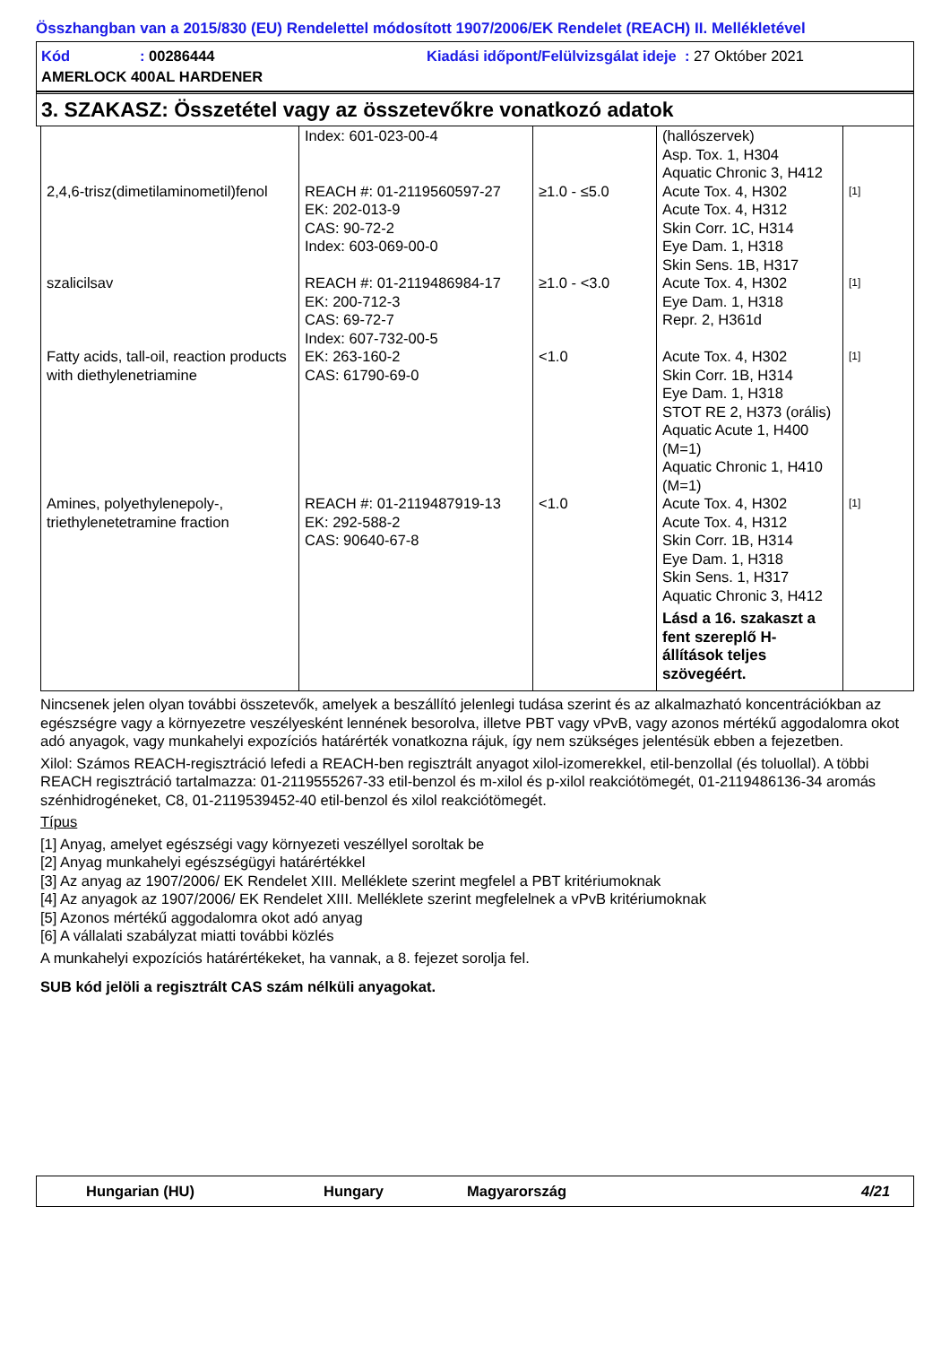Összhangban van a 2015/830 (EU) Rendelettel módosított 1907/2006/EK Rendelet (REACH) II. Mellékletével
Kód: 00286444 Kiadási időpont/Felülvizsgálat ideje : 27 Október 2021
AMERLOCK 400AL HARDENER
3. SZAKASZ: Összetétel vagy az összetevőkre vonatkozó adatok
| | Index: 601-023-00-4 | | (hallószervek) Asp. Tox. 1, H304 Aquatic Chronic 3, H412 | |
| 2,4,6-trisz(dimetilaminometil)fenol | REACH #: 01-2119560597-27 EK: 202-013-9 CAS: 90-72-2 Index: 603-069-00-0 | ≥1.0 - ≤5.0 | Acute Tox. 4, H302 Acute Tox. 4, H312 Skin Corr. 1C, H314 Eye Dam. 1, H318 Skin Sens. 1B, H317 | [1] |
| szalicilsav | REACH #: 01-2119486984-17 EK: 200-712-3 CAS: 69-72-7 Index: 607-732-00-5 | ≥1.0 - <3.0 | Acute Tox. 4, H302 Eye Dam. 1, H318 Repr. 2, H361d | [1] |
| Fatty acids, tall-oil, reaction products with diethylenetriamine | EK: 263-160-2 CAS: 61790-69-0 | <1.0 | Acute Tox. 4, H302 Skin Corr. 1B, H314 Eye Dam. 1, H318 STOT RE 2, H373 (orális) Aquatic Acute 1, H400 (M=1) Aquatic Chronic 1, H410 (M=1) | [1] |
| Amines, polyethylenepoly-, triethylenetetramine fraction | REACH #: 01-2119487919-13 EK: 292-588-2 CAS: 90640-67-8 | <1.0 | Acute Tox. 4, H302 Acute Tox. 4, H312 Skin Corr. 1B, H314 Eye Dam. 1, H318 Skin Sens. 1, H317 Aquatic Chronic 3, H412 Lásd a 16. szakaszt a fent szereplő H-állítások teljes szövegéért. | [1] |
Nincsenek jelen olyan további összetevők, amelyek a beszállító jelenlegi tudása szerint és az alkalmazható koncentrációkban az egészségre vagy a környezetre veszélyesként lennének besorolva, illetve PBT vagy vPvB, vagy azonos mértékű aggodalomra okot adó anyagok, vagy munkahelyi expozíciós határérték vonatkozna rájuk, így nem szükséges jelentésük ebben a fejezetben.
Xilol: Számos REACH-regisztráció lefedi a REACH-ben regisztrált anyagot xilol-izomerekkel, etil-benzollal (és toluollal). A többi REACH regisztráció tartalmazza: 01-2119555267-33 etil-benzol és m-xilol és p-xilol reakciótömegét, 01-2119486136-34 aromás szénhidrogéneket, C8, 01-2119539452-40 etil-benzol és xilol reakciótömegét.
Típus
[1] Anyag, amelyet egészségi vagy környezeti veszéllyel soroltak be
[2] Anyag munkahelyi egészségügyi határértékkel
[3] Az anyag az 1907/2006/ EK Rendelet XIII. Melléklete szerint megfelel a PBT kritériumoknak
[4] Az anyagok az 1907/2006/ EK Rendelet XIII. Melléklete szerint megfelelnek a vPvB kritériumoknak
[5] Azonos mértékű aggodalomra okot adó anyag
[6] A vállalati szabályzat miatti további közlés
A munkahelyi expozíciós határértékeket, ha vannak, a 8. fejezet sorolja fel.
SUB kód jelöli a regisztrált CAS szám nélküli anyagokat.
Hungarian (HU) Hungary Magyarország 4/21